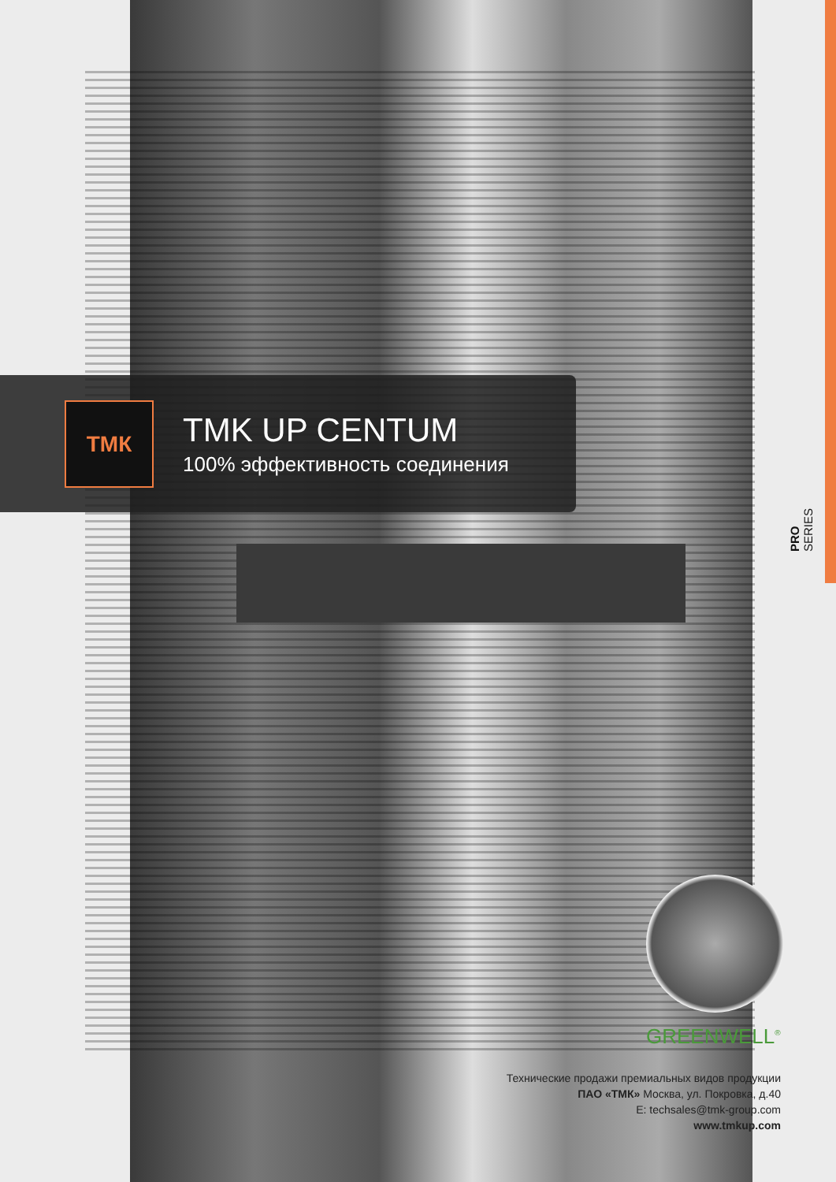ТМК
TMK UP CENTUM
100% эффективность соединения
PRO SERIES
GREENWELL<sup>®</sup>
Технические продажи премиальных видов продукции
ПАО «ТМК» Москва, ул. Покровка, д.40
E: techsales@tmk-group.com
www.tmkup.com